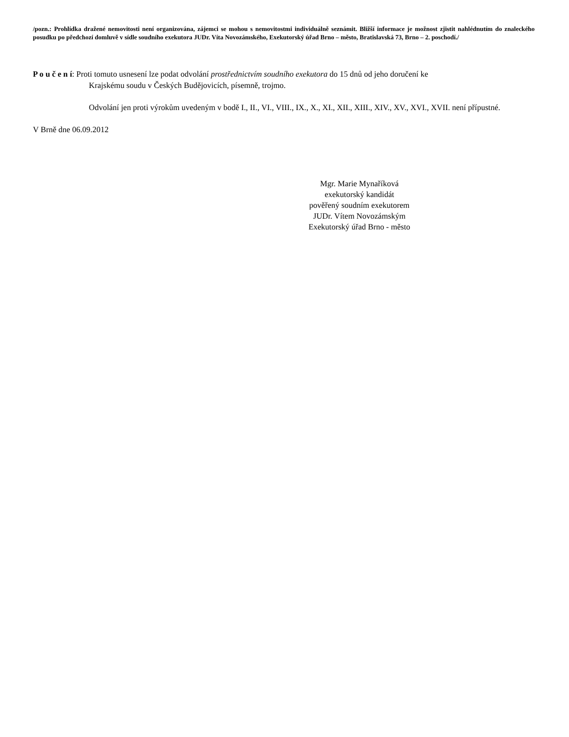/pozn.: Prohlídka dražené nemovitosti není organizována, zájemci se mohou s nemovitostmi individuálně seznámit. Bližší informace je možnost zjistit nahlédnutím do znaleckého posudku po předchozí domluvě v sídle soudního exekutora JUDr. Víta Novozámského, Exekutorský úřad Brno – město, Bratislavská 73, Brno – 2. poschodí./
P o u č e n í: Proti tomuto usnesení lze podat odvolání prostřednictvím soudního exekutora do 15 dnů od jeho doručení ke
Krajskému soudu v Českých Budějovicích, písemně, trojmo.
Odvolání jen proti výrokům uvedeným v bodě I., II., VI., VIII., IX., X., XI., XII., XIII., XIV., XV., XVI., XVII. není přípustné.
V Brně dne 06.09.2012
Mgr. Marie Mynaříková
exekutorský kandidát
pověřený soudním exekutorem
JUDr. Vítem Novozámským
Exekutorský úřad Brno - město